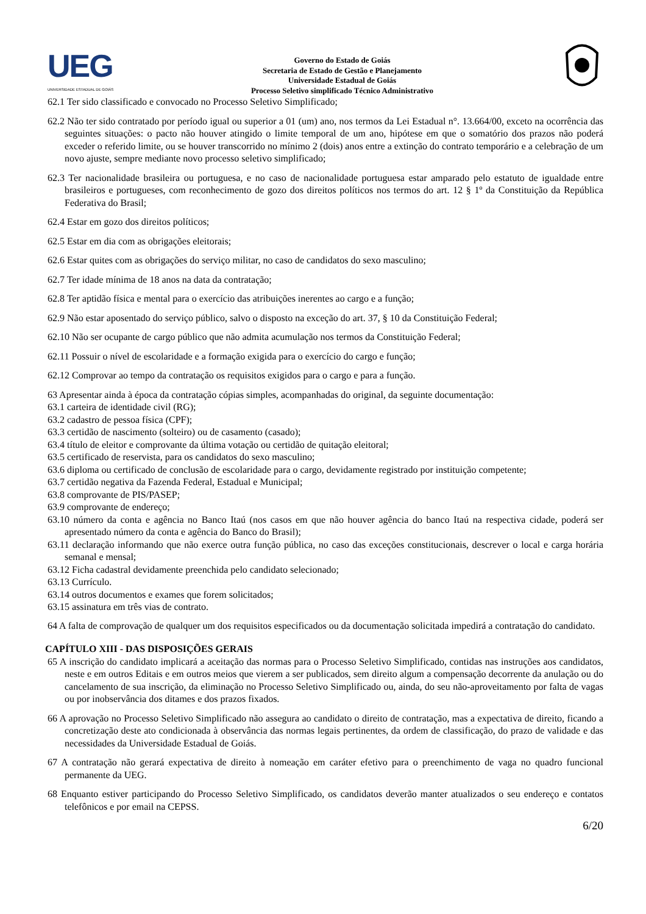UEG
UNIVERSIDADE ESTADUAL DE GOIÁS
Governo do Estado de Goiás
Secretaria de Estado de Gestão e Planejamento
Universidade Estadual de Goiás
Processo Seletivo simplificado Técnico Administrativo
62.1 Ter sido classificado e convocado no Processo Seletivo Simplificado;
62.2 Não ter sido contratado por período igual ou superior a 01 (um) ano, nos termos da Lei Estadual n°. 13.664/00, exceto na ocorrência das seguintes situações: o pacto não houver atingido o limite temporal de um ano, hipótese em que o somatório dos prazos não poderá exceder o referido limite, ou se houver transcorrido no mínimo 2 (dois) anos entre a extinção do contrato temporário e a celebração de um novo ajuste, sempre mediante novo processo seletivo simplificado;
62.3 Ter nacionalidade brasileira ou portuguesa, e no caso de nacionalidade portuguesa estar amparado pelo estatuto de igualdade entre brasileiros e portugueses, com reconhecimento de gozo dos direitos políticos nos termos do art. 12 § 1º da Constituição da República Federativa do Brasil;
62.4 Estar em gozo dos direitos políticos;
62.5 Estar em dia com as obrigações eleitorais;
62.6 Estar quites com as obrigações do serviço militar, no caso de candidatos do sexo masculino;
62.7 Ter idade mínima de 18 anos na data da contratação;
62.8 Ter aptidão física e mental para o exercício das atribuições inerentes ao cargo e a função;
62.9 Não estar aposentado do serviço público, salvo o disposto na exceção do art. 37, § 10 da Constituição Federal;
62.10 Não ser ocupante de cargo público que não admita acumulação nos termos da Constituição Federal;
62.11 Possuir o nível de escolaridade e a formação exigida para o exercício do cargo e função;
62.12 Comprovar ao tempo da contratação os requisitos exigidos para o cargo e para a função.
63 Apresentar ainda à época da contratação cópias simples, acompanhadas do original, da seguinte documentação:
63.1 carteira de identidade civil (RG);
63.2 cadastro de pessoa física (CPF);
63.3 certidão de nascimento (solteiro) ou de casamento (casado);
63.4 título de eleitor e comprovante da última votação ou certidão de quitação eleitoral;
63.5 certificado de reservista, para os candidatos do sexo masculino;
63.6 diploma ou certificado de conclusão de escolaridade para o cargo, devidamente registrado por instituição competente;
63.7 certidão negativa da Fazenda Federal, Estadual e Municipal;
63.8 comprovante de PIS/PASEP;
63.9 comprovante de endereço;
63.10 número da conta e agência no Banco Itaú (nos casos em que não houver agência do banco Itaú na respectiva cidade, poderá ser apresentado número da conta e agência do Banco do Brasil);
63.11 declaração informando que não exerce outra função pública, no caso das exceções constitucionais, descrever o local e carga horária semanal e mensal;
63.12 Ficha cadastral devidamente preenchida pelo candidato selecionado;
63.13 Currículo.
63.14 outros documentos e exames que forem solicitados;
63.15 assinatura em três vias de contrato.
64 A falta de comprovação de qualquer um dos requisitos especificados ou da documentação solicitada impedirá a contratação do candidato.
CAPÍTULO XIII - DAS DISPOSIÇÕES GERAIS
65 A inscrição do candidato implicará a aceitação das normas para o Processo Seletivo Simplificado, contidas nas instruções aos candidatos, neste e em outros Editais e em outros meios que vierem a ser publicados, sem direito algum a compensação decorrente da anulação ou do cancelamento de sua inscrição, da eliminação no Processo Seletivo Simplificado ou, ainda, do seu não-aproveitamento por falta de vagas ou por inobservância dos ditames e dos prazos fixados.
66 A aprovação no Processo Seletivo Simplificado não assegura ao candidato o direito de contratação, mas a expectativa de direito, ficando a concretização deste ato condicionada à observância das normas legais pertinentes, da ordem de classificação, do prazo de validade e das necessidades da Universidade Estadual de Goiás.
67 A contratação não gerará expectativa de direito à nomeação em caráter efetivo para o preenchimento de vaga no quadro funcional permanente da UEG.
68 Enquanto estiver participando do Processo Seletivo Simplificado, os candidatos deverão manter atualizados o seu endereço e contatos telefônicos e por email na CEPSS.
6/20